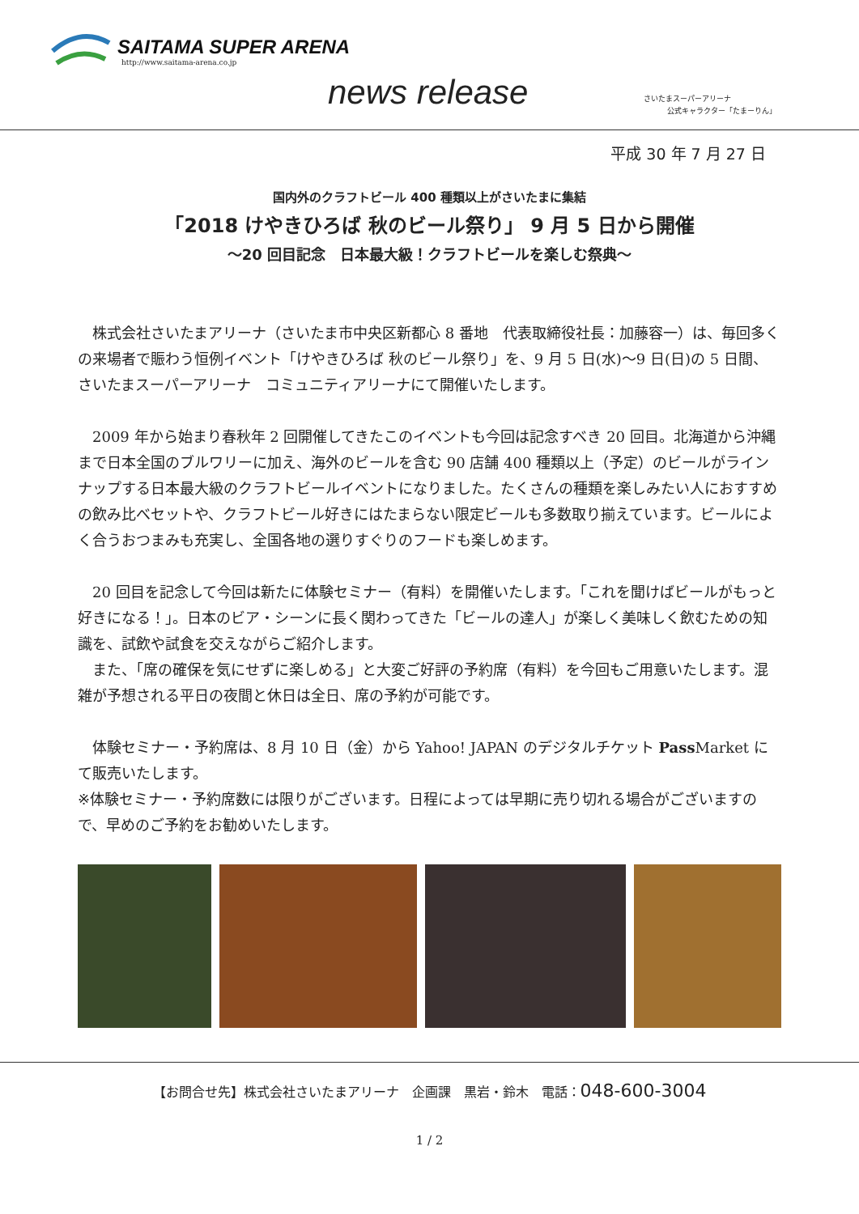SAITAMA SUPER ARENA
http://www.saitama-arena.co.jp
news release
さいたまスーパーアリーナ
公式キャラクター「たまーりん」
平成 30 年 7 月 27 日
国内外のクラフトビール 400 種類以上がさいたまに集結
「2018 けやきひろば 秋のビール祭り」 9 月 5 日から開催
～20 回目記念　日本最大級！クラフトビールを楽しむ祭典～
　株式会社さいたまアリーナ（さいたま市中央区新都心 8 番地　代表取締役社長：加藤容一）は、毎回多くの来場者で賑わう恒例イベント「けやきひろば 秋のビール祭り」を、9 月 5 日(水)～9 日(日)の 5 日間、さいたまスーパーアリーナ　コミュニティアリーナにて開催いたします。
　2009 年から始まり春秋年 2 回開催してきたこのイベントも今回は記念すべき 20 回目。北海道から沖縄まで日本全国のブルワリーに加え、海外のビールを含む 90 店舗 400 種類以上（予定）のビールがラインナップする日本最大級のクラフトビールイベントになりました。たくさんの種類を楽しみたい人におすすめの飲み比べセットや、クラフトビール好きにはたまらない限定ビールも多数取り揃えています。ビールによく合うおつまみも充実し、全国各地の選りすぐりのフードも楽しめます。
　20 回目を記念して今回は新たに体験セミナー（有料）を開催いたします。「これを聞けばビールがもっと好きになる！」。日本のビア・シーンに長く関わってきた「ビールの達人」が楽しく美味しく飲むための知識を、試飲や試食を交えながらご紹介します。
　また、「席の確保を気にせずに楽しめる」と大変ご好評の予約席（有料）を今回もご用意いたします。混雑が予想される平日の夜間と休日は全日、席の予約が可能です。
　体験セミナー・予約席は、8 月 10 日（金）から Yahoo! JAPAN のデジタルチケット Pass Market にて販売いたします。
※体験セミナー・予約席数には限りがございます。日程によっては早期に売り切れる場合がございますので、早めのご予約をお勧めいたします。
【お問合せ先】株式会社さいたまアリーナ　企画課　黒岩・鈴木　電話：048-600-3004
1 / 2